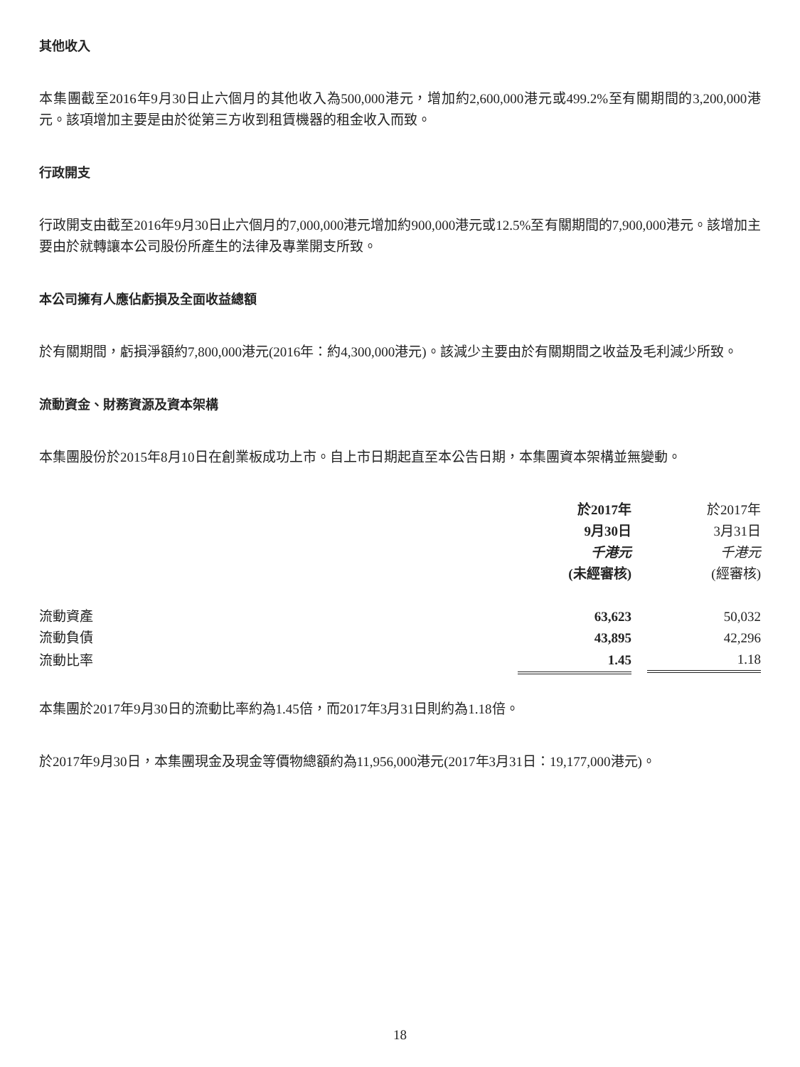其他收入
本集團截至2016年9月30日止六個月的其他收入為500,000港元，增加約2,600,000港元或499.2%至有關期間的3,200,000港元。該項增加主要是由於從第三方收到租賃機器的租金收入而致。
行政開支
行政開支由截至2016年9月30日止六個月的7,000,000港元增加約900,000港元或12.5%至有關期間的7,900,000港元。該增加主要由於就轉讓本公司股份所產生的法律及專業開支所致。
本公司擁有人應佔虧損及全面收益總額
於有關期間，虧損淨額約7,800,000港元(2016年：約4,300,000港元)。該減少主要由於有關期間之收益及毛利減少所致。
流動資金、財務資源及資本架構
本集團股份於2015年8月10日在創業板成功上市。自上市日期起直至本公告日期，本集團資本架構並無變動。
| | 於2017年 | 於2017年 |
| | 9月30日 | 3月31日 |
| | 千港元 | 千港元 |
| | (未經審核) | (經審核) |
| 流動資產 | 63,623 | 50,032 |
| 流動負債 | 43,895 | 42,296 |
| 流動比率 | 1.45 | 1.18 |
本集團於2017年9月30日的流動比率約為1.45倍，而2017年3月31日則約為1.18倍。
於2017年9月30日，本集團現金及現金等價物總額約為11,956,000港元(2017年3月31日：19,177,000港元)。
18